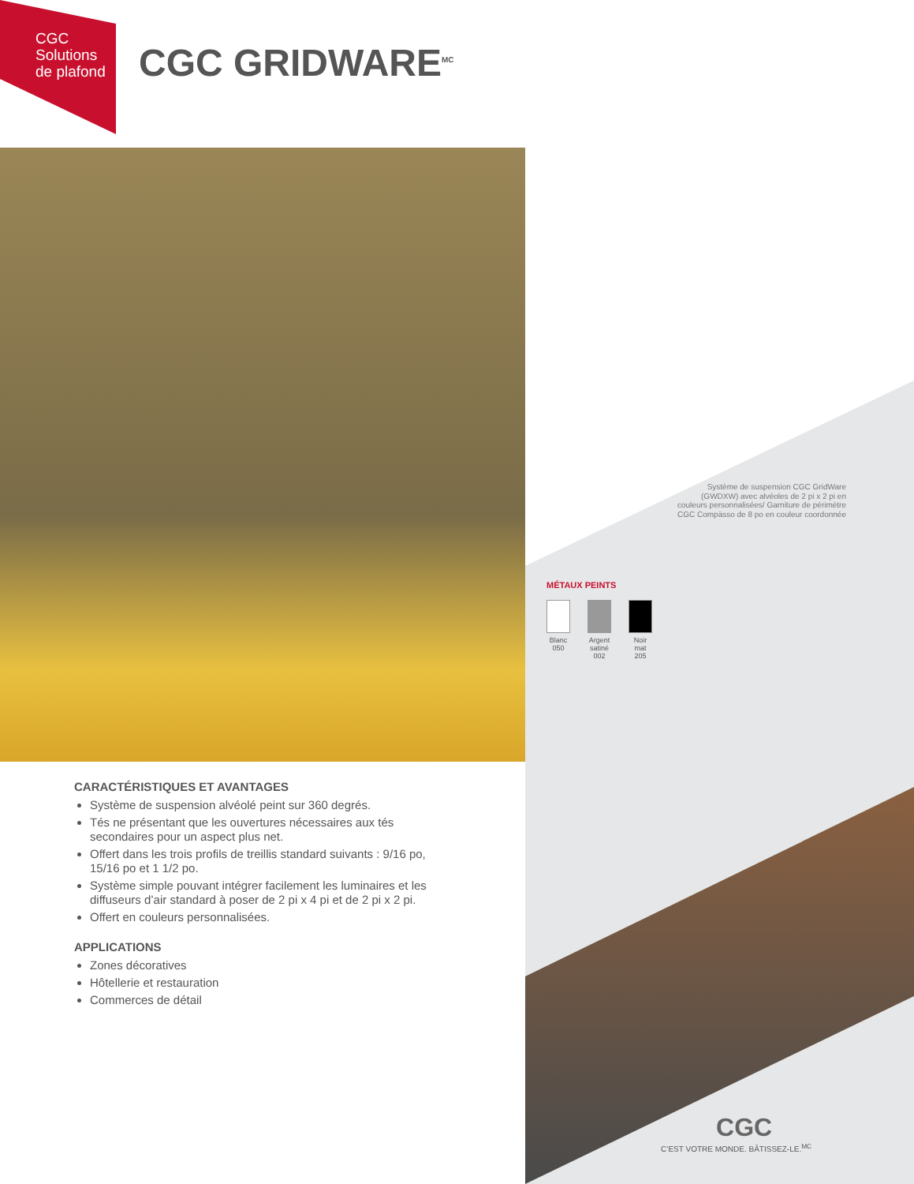CGC
Solutions
de plafond
CGC GRIDWARE<sup>MC</sup>
Système de suspension CGC GridWare (GWDXW) avec alvéoles de 2 pi x 2 pi en couleurs personnalisées/ Garniture de périmètre CGC Compässo de 8 po en couleur coordonnée
MÉTAUX PEINTS
Blanc 050
Argent satiné 002
Noir mat 205
CARACTÉRISTIQUES ET AVANTAGES
Système de suspension alvéolé peint sur 360 degrés.
Tés ne présentant que les ouvertures nécessaires aux tés secondaires pour un aspect plus net.
Offert dans les trois profils de treillis standard suivants : 9/16 po, 15/16 po et 1 1/2 po.
Système simple pouvant intégrer facilement les luminaires et les diffuseurs d’air standard à poser de 2 pi x 4 pi et de 2 pi x 2 pi.
Offert en couleurs personnalisées.
APPLICATIONS
Zones décoratives
Hôtellerie et restauration
Commerces de détail
CGC
C’EST VOTRE MONDE. BÂTISSEZ-LE.<sup>MC</sup>